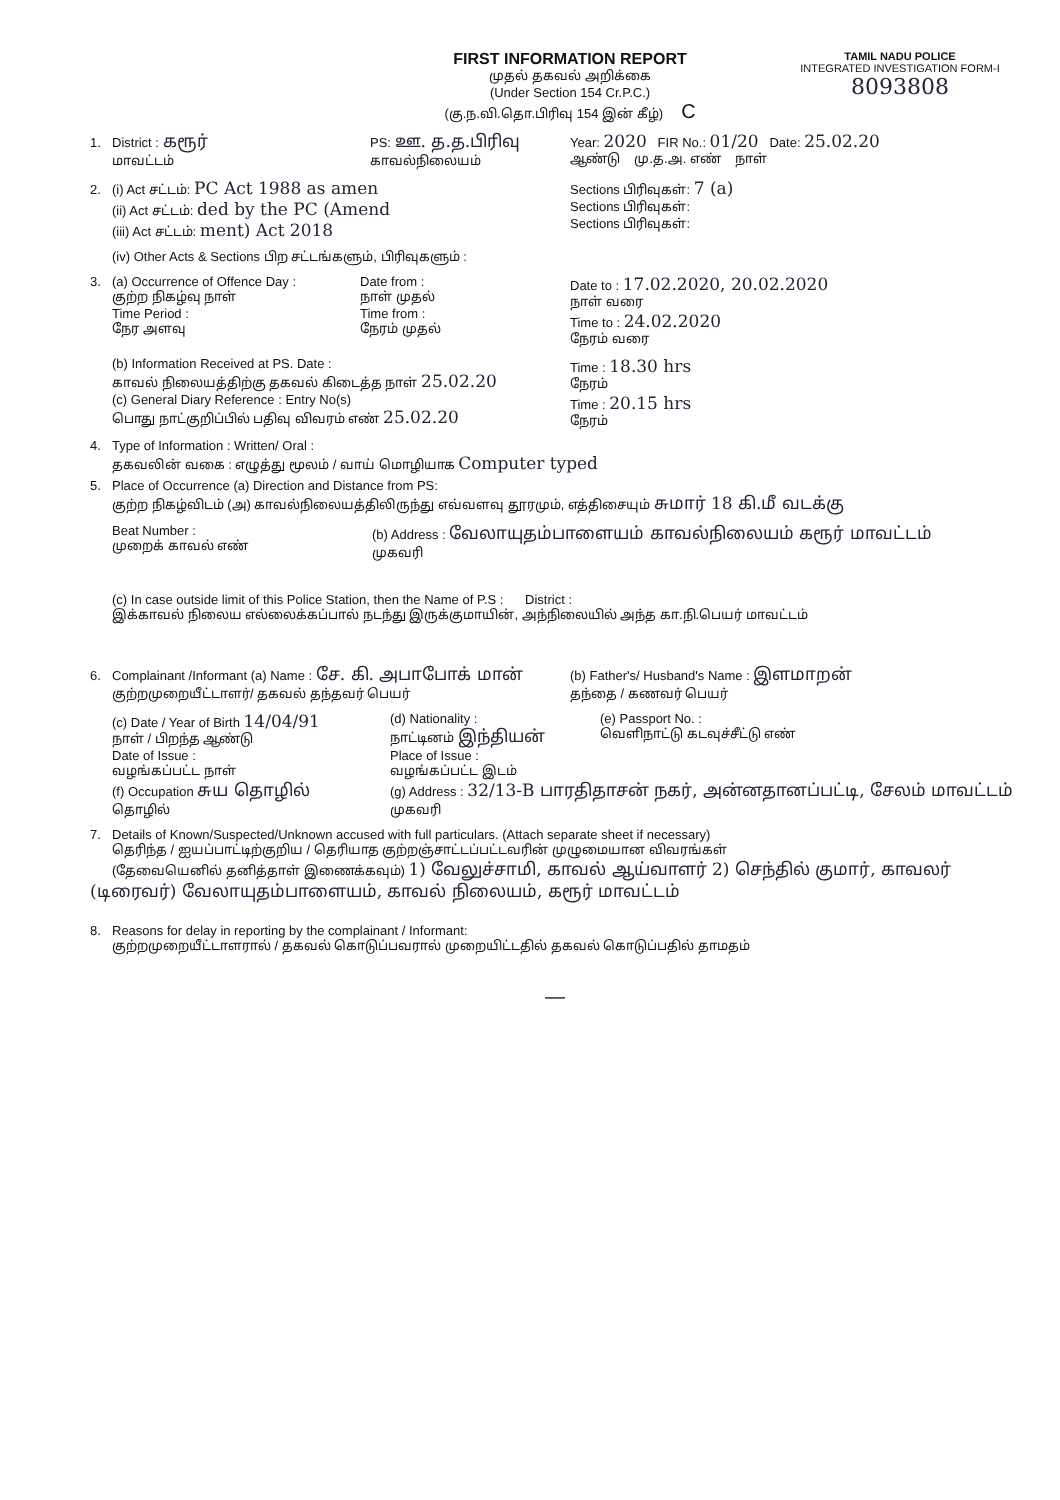FIRST INFORMATION REPORT
முதல் தகவல் அறிக்கை
(Under Section 154 Cr.P.C.)
(கு.ந.வி.தொ.பிரிவு 154 இன் கீழ்) C
TAMIL NADU POLICE
INTEGRATED INVESTIGATION FORM-I
8093808
1. District : கரூர்
மாவட்டம்
PS: ஊ. த.த.பிரிவு
காவல்நிலையம்
Year: 2020 FIR No.: 01/20 Date: 25.02.20
ஆண்டு மு.த.அ. எண் நாள்
2. (i) Act சட்டம்: PC Act 1988 as amen
(ii) Act சட்டம்: ded by the PC (Amend
(iii) Act சட்டம்: ment) Act 2018
Sections பிரிவுகள்: 7 (a)
Sections பிரிவுகள்:
Sections பிரிவுகள்:
(iv) Other Acts & Sections பிற சட்டங்களும், பிரிவுகளும் :
3. (a) Occurrence of Offence Day :
குற்ற நிகழ்வு நாள்
Time Period :
நேர அளவு
Date from :
நாள் முதல்
Time from :
நேரம் முதல்
Date to : 17.02.2020, 20.02.2020
நாள் வரை
Time to : 24.02.2020
நேரம் வரை
(b) Information Received at PS. Date :
காவல் நிலையத்திற்கு தகவல் கிடைத்த நாள் 25.02.20
(c) General Diary Reference : Entry No(s)
பொது நாட்குறிப்பில் பதிவு விவரம் எண் 25.02.20
Time : 18.30 hrs
நேரம்
Time : 20.15 hrs
நேரம்
4. Type of Information : Written/ Oral :
தகவலின் வகை : எழுத்து மூலம் / வாய் மொழியாக Computer typed
5. Place of Occurrence (a) Direction and Distance from PS:
குற்ற நிகழ்விடம் (அ) காவல்நிலையத்திலிருந்து எவ்வளவு தூரமும், எத்திசையும் சுமார் 18 கி.மீ வடக்கு
Beat Number :
முறைக் காவல் எண்
(b) Address : வேலாயுதம்பாளையம் காவல்நிலையம் கரூர் மாவட்டம்
முகவரி
(c) In case outside limit of this Police Station, then the Name of P.S : District :
இக்காவல் நிலைய எல்லைக்கப்பால் நடந்து இருக்குமாயின், அந்நிலையில் அந்த கா.நி.பெயர் மாவட்டம்
6. Complainant /Informant (a) Name : சே. கி. அபாபோக் மான்
குற்றமுறையீட்டாளர்/ தகவல் தந்தவர் பெயர்
(b) Father's/ Husband's Name : இளமாறன்
தந்தை / கணவர் பெயர்
(c) Date / Year of Birth 14/04/91
நாள் / பிறந்த ஆண்டு
Date of Issue :
வழங்கப்பட்ட நாள்
(f) Occupation சுய தொழில்
தொழில்
(d) Nationality :
நாட்டினம் இந்தியன்
Place of Issue :
வழங்கப்பட்ட இடம்
(e) Passport No. :
வெளிநாட்டு கடவுச்சீட்டு எண்
(g) Address : 32/13-B பாரதிதாசன் நகர், அன்னதானப்பட்டி, சேலம் மாவட்டம்
முகவரி
7. Details of Known/Suspected/Unknown accused with full particulars. (Attach separate sheet if necessary)
தெரிந்த / ஐயப்பாட்டிற்குறிய / தெரியாத குற்றஞ்சாட்டப்பட்டவரின் முழுமையான விவரங்கள்
(தேவையெனில் தனித்தாள் இணைக்கவும்) 1) வேலுச்சாமி, காவல் ஆய்வாளர் 2) செந்தில் குமார், காவலர் (டிரைவர்) வேலாயுதம்பாளையம், காவல் நிலையம், கரூர் மாவட்டம்
8. Reasons for delay in reporting by the complainant / Informant:
குற்றமுறையீட்டாளரால் / தகவல் கொடுப்பவரால் முறையிட்டதில் தகவல் கொடுப்பதில் தாமதம்
—